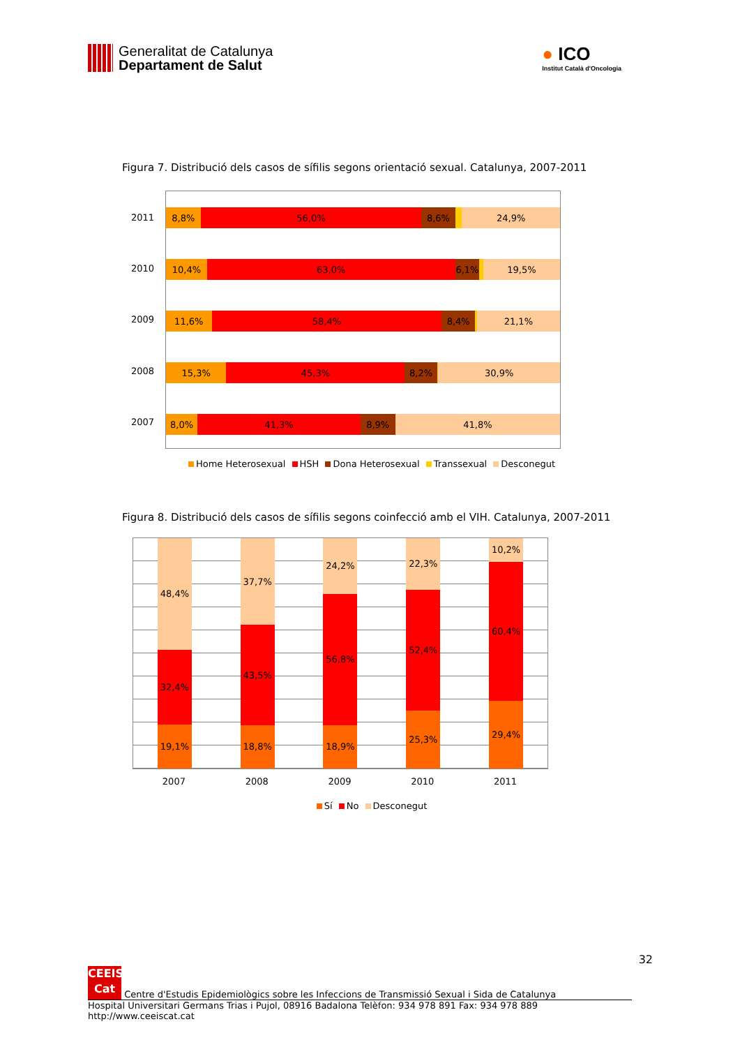Generalitat de Catalunya
Departament de Salut
● ICO
Institut Català d'Oncologia
Figura 7. Distribució dels casos de sífilis segons orientació sexual. Catalunya, 2007-2011
2011
2010
2009
2008
2007
8,8% 56,0% 8,6% 24,9%
10,4% 63,0% 6,1% 19,5%
11,6% 58,4% 8,4% 21,1%
15,3% 45,3% 8,2% 30,9%
8,0% 41,3% 8,9% 41,8%
Home Heterosexual HSH Dona Heterosexual Transsexual Desconegut
Figura 8. Distribució dels casos de sífilis segons coinfecció amb el VIH. Catalunya, 2007-2011
48,4%
32,4%
19,1%
37,7%
43,5%
18,8%
24,2%
56,8%
18,9%
22,3%
52,4%
25,3%
10,2%
60,4%
29,4%
2007 2008 2009 2010 2011
Sí No Desconegut
32
CEEIS Cat Centre d'Estudis Epidemiològics sobre les Infeccions de Transmissió Sexual i Sida de Catalunya
Hospital Universitari Germans Trias i Pujol, 08916 Badalona Telèfon: 934 978 891 Fax: 934 978 889 http://www.ceeiscat.cat